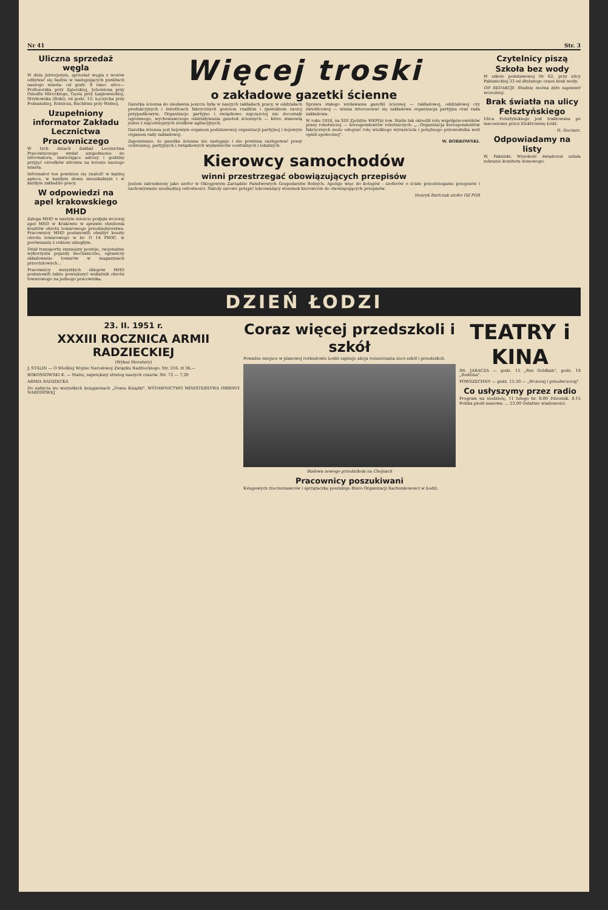Nr 41 Str. 3
Uliczna sprzedaż węgla
W dniu jutrzejszym, sprzedaż węgla z wozów odbywać się będzie w następujących punktach naszego miasta: od godz. 9 rano: ulice—Profesorska przy Zgierskiej, Jeżemiena przy Osiedlu Mireckiego, Gęsia przy Łagiewnickiej, Strykowska (Boki); od godz. 15: Łęczycka przy Poznańskiej, Rolnicza, Ruchliwa przy Widnej.
Uzupełniony informator Zakładu Lecznictwa Pracowniczego
W tych dniach Zakład Lecznictwa Pracowniczego wydał uzupełnienie do informatora, zawierające adresy i godziny przyjęć ośrodków zdrowia na terenie naszego miasta.
Informator ten powinien się znaleźć w każdej aptece, w każdym domu mieszkalnym i w każdym zakładzie pracy.
W odpowiedzi na apel krakowskiego MHD
Załoga MHD w naszym mieście podjęła wczoraj apel MHD w Krakowie w sprawie obniżenia kosztów obrotu towarowego przedsiębiorstwa. Pracownicy MHD postanowili obniżyć koszty obrotu towarowego w br. O 14 PROC. w porównaniu z rokiem ubiegłym.
Dział transportu zmniejszy postoje, racjonalnie wykorzysta pojazdy mechaniczne, ograniczy składowanie towarów w magazynach przerzutowych...
Pracownicy wszystkich sklepów MHD postanowili także powiększyć wskaźnik obrotu towarowego na jednego pracownika.
Więcej troski
o zakładowe gazetki ścienne
Gazetka ścienna do niedawna jeszcze była w naszych zakładach pracy, w oddziałach produkcyjnych i świetlicach fabrycznych gościem rzadkim i zjawiskiem raczej przypadkowym. Organizacje partyjne i związkowe najczęściej nie doceniały ogromnego, wychowawczego oddziaływania gazetek ściennych — które stanowią jeden z najcelniejszych środków agitacyjnych.
Gazetka ścienna jest bojowym organem podstawowej organizacji partyjnej i bojowym organem rady zakładowej.
Zapominano, że gazetka ścienna nie zastępuje i nie powinna zastępować prasy codziennej, partyjnych i związkowych wydawnictw centralnych i lokalnych.
Sprawa stałego wydawania gazetki ściennej — zakładowej, oddziałowej czy świetlicowej — winna interesować się zakładowa organizacja partyjna oraz rada zakładowa.
W roku 1924, na XIII Zjeździe WKP(b) tow. Stalin tak określił rolę współpracowników prasy robotniczej — korespondentów robotniczych: „...Organizacja korespondentów fabrycznych może odegrać rolę wielkiego wyraziciela i potężnego przewodnika woli opinii społecznej".
W. BORKOWSKI.
Kierowcy samochodów
winni przestrzegać obowiązujących przepisów
Jestem zatrudniony jako szofer w Okręgowym Zarządzie Państwowych Gospodarstw Rolnych. Apeluje więc do kolegów - szoferów o ścisłe przestrzeganie przepisów i zachowywanie niezbędnej ostrożności. Należy surowo potępić lekceważący stosunek kierowców do obowiązujących przepisów.
Henryk Bartczak szofer OZ PGR
Czytelnicy piszą
Szkoła bez wody
W szkole podstawowej Nr 62, przy ulicy Pabianickiej 33 od dłuższego czasu brak wody.
OD REDAKCJI: Studnię można było naprawić wcześniej.
Brak światła na ulicy Felsztyńskiego
Ulica Felsztyńskiego jest traktowana po macoszemu przez Elektrownię Łódź.
H. Sieciarz.
Odpowiadamy na listy
W. Pakulski. Wysokość świadczeń ustala zebranie komitetu domowego.
DZIEŃ ŁODZI
23. II. 1951 r.
XXXIII ROCZNICA ARMII RADZIECKIEJ
(Wykaz literatury)
J. STALIN — O Wielkiej Wojnie Narodowej Związku Radzieckiego. Str. 216. zł 36,—
ROKOSSOWSKI K. — Stalin, największy strateg naszych czasów. Str. 72 — 7,20
ARMIA RADZIECKA
Do nabycia we wszystkich księgarniach „Domu Książki". WYDAWNICTWO MINISTERSTWA OBRONY NARODOWEJ
Coraz więcej przedszkoli i szkół
Poważne miejsce w planowej rozbudowie Łodzi zajmuje akcja rozszerzania sieci szkół i przedszkoli.
Budowa nowego przedszkola na Chojnach
Pracownicy poszukiwani
Księgowych rzeczoznawców i sprzątaczkę poszukuje Biuro Organizacji Rachunkowości w Łodzi.
TEATRY i KINA
IM. JARACZA — godz. 15 „Pan Geldhab", godz. 19 „Rodzina".
POWSZECHNY — godz. 15.30 — „Wczoraj i przedwczoraj".
Co usłyszymy przez radio
Program na niedzielę, 11 lutego br. 8.00 Dziennik. 8.15 Polska pieśń masowa. ... 23.00 Ostatnie wiadomości.